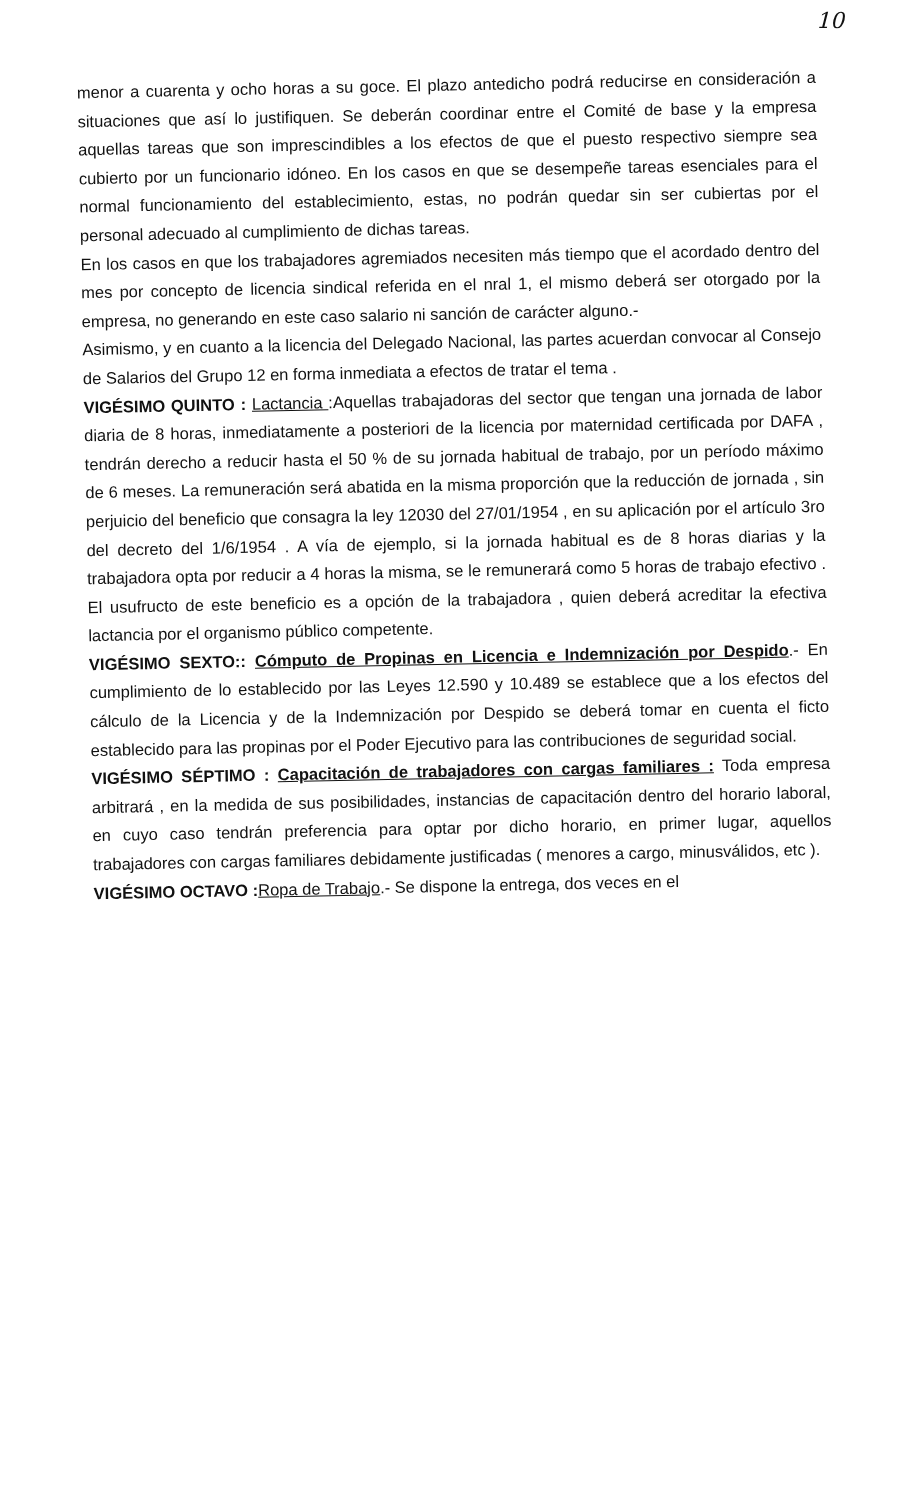10
menor a cuarenta y ocho horas a su goce. El plazo antedicho podrá reducirse en consideración a situaciones que así lo justifiquen. Se deberán coordinar entre el Comité de base y la empresa aquellas tareas que son imprescindibles a los efectos de que el puesto respectivo siempre sea cubierto por un funcionario idóneo. En los casos en que se desempeñe tareas esenciales para el normal funcionamiento del establecimiento, estas, no podrán quedar sin ser cubiertas por el personal adecuado al cumplimiento de dichas tareas.
En los casos en que los trabajadores agremiados necesiten más tiempo que el acordado dentro del mes por concepto de licencia sindical referida en el nral 1, el mismo deberá ser otorgado por la empresa, no generando en este caso salario ni sanción de carácter alguno.-
Asimismo, y en cuanto a la licencia del Delegado Nacional, las partes acuerdan convocar al Consejo de Salarios del Grupo 12 en forma inmediata a efectos de tratar el tema .
VIGÉSIMO QUINTO : Lactancia :Aquellas trabajadoras del sector que tengan una jornada de labor diaria de 8 horas, inmediatamente a posteriori de la licencia por maternidad certificada por DAFA , tendrán derecho a reducir hasta el 50 % de su jornada habitual de trabajo, por un período máximo de 6 meses. La remuneración será abatida en la misma proporción que la reducción de jornada , sin perjuicio del beneficio que consagra la ley 12030 del 27/01/1954 , en su aplicación por el artículo 3ro del decreto del 1/6/1954 . A vía de ejemplo, si la jornada habitual es de 8 horas diarias y la trabajadora opta por reducir a 4 horas la misma, se le remunerará como 5 horas de trabajo efectivo . El usufructo de este beneficio es a opción de la trabajadora , quien deberá acreditar la efectiva lactancia por el organismo público competente.
VIGÉSIMO SEXTO:: Cómputo de Propinas en Licencia e Indemnización por Despido.- En cumplimiento de lo establecido por las Leyes 12.590 y 10.489 se establece que a los efectos del cálculo de la Licencia y de la Indemnización por Despido se deberá tomar en cuenta el ficto establecido para las propinas por el Poder Ejecutivo para las contribuciones de seguridad social.
VIGÉSIMO SÉPTIMO : Capacitación de trabajadores con cargas familiares : Toda empresa arbitrará , en la medida de sus posibilidades, instancias de capacitación dentro del horario laboral, en cuyo caso tendrán preferencia para optar por dicho horario, en primer lugar, aquellos trabajadores con cargas familiares debidamente justificadas ( menores a cargo, minusválidos, etc ).
VIGÉSIMO OCTAVO : Ropa de Trabajo.- Se dispone la entrega, dos veces en el